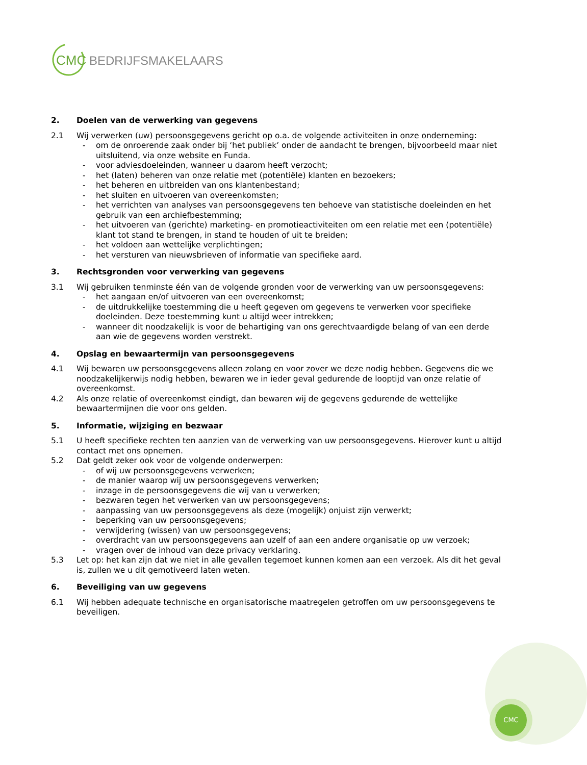CMC
CMC
BEDRIJFSMAKELAARS
2. Doelen van de verwerking van gegevens
2.1 Wij verwerken (uw) persoonsgegevens gericht op o.a. de volgende activiteiten in onze onderneming:
- om de onroerende zaak onder bij ‘het publiek’ onder de aandacht te brengen, bijvoorbeeld maar niet uitsluitend, via onze website en Funda.
- voor adviesdoeleinden, wanneer u daarom heeft verzocht;
- het (laten) beheren van onze relatie met (potentiële) klanten en bezoekers;
- het beheren en uitbreiden van ons klantenbestand;
- het sluiten en uitvoeren van overeenkomsten;
- het verrichten van analyses van persoonsgegevens ten behoeve van statistische doeleinden en het gebruik van een archiefbestemming;
- het uitvoeren van (gerichte) marketing- en promotieactiviteiten om een relatie met een (potentiële) klant tot stand te brengen, in stand te houden of uit te breiden;
- het voldoen aan wettelijke verplichtingen;
- het versturen van nieuwsbrieven of informatie van specifieke aard.
3. Rechtsgronden voor verwerking van gegevens
3.1 Wij gebruiken tenminste één van de volgende gronden voor de verwerking van uw persoonsgegevens:
- het aangaan en/of uitvoeren van een overeenkomst;
- de uitdrukkelijke toestemming die u heeft gegeven om gegevens te verwerken voor specifieke doeleinden. Deze toestemming kunt u altijd weer intrekken;
- wanneer dit noodzakelijk is voor de behartiging van ons gerechtvaardigde belang of van een derde aan wie de gegevens worden verstrekt.
4. Opslag en bewaartermijn van persoonsgegevens
4.1 Wij bewaren uw persoonsgegevens alleen zolang en voor zover we deze nodig hebben. Gegevens die we noodzakelijkerwijs nodig hebben, bewaren we in ieder geval gedurende de looptijd van onze relatie of overeenkomst.
4.2 Als onze relatie of overeenkomst eindigt, dan bewaren wij de gegevens gedurende de wettelijke bewaartermijnen die voor ons gelden.
5. Informatie, wijziging en bezwaar
5.1 U heeft specifieke rechten ten aanzien van de verwerking van uw persoonsgegevens. Hierover kunt u altijd contact met ons opnemen.
5.2 Dat geldt zeker ook voor de volgende onderwerpen:
- of wij uw persoonsgegevens verwerken;
- de manier waarop wij uw persoonsgegevens verwerken;
- inzage in de persoonsgegevens die wij van u verwerken;
- bezwaren tegen het verwerken van uw persoonsgegevens;
- aanpassing van uw persoonsgegevens als deze (mogelijk) onjuist zijn verwerkt;
- beperking van uw persoonsgegevens;
- verwijdering (wissen) van uw persoonsgegevens;
- overdracht van uw persoonsgegevens aan uzelf of aan een andere organisatie op uw verzoek;
- vragen over de inhoud van deze privacy verklaring.
5.3 Let op: het kan zijn dat we niet in alle gevallen tegemoet kunnen komen aan een verzoek. Als dit het geval is, zullen we u dit gemotiveerd laten weten.
6. Beveiliging van uw gegevens
6.1 Wij hebben adequate technische en organisatorische maatregelen getroffen om uw persoonsgegevens te beveiligen.